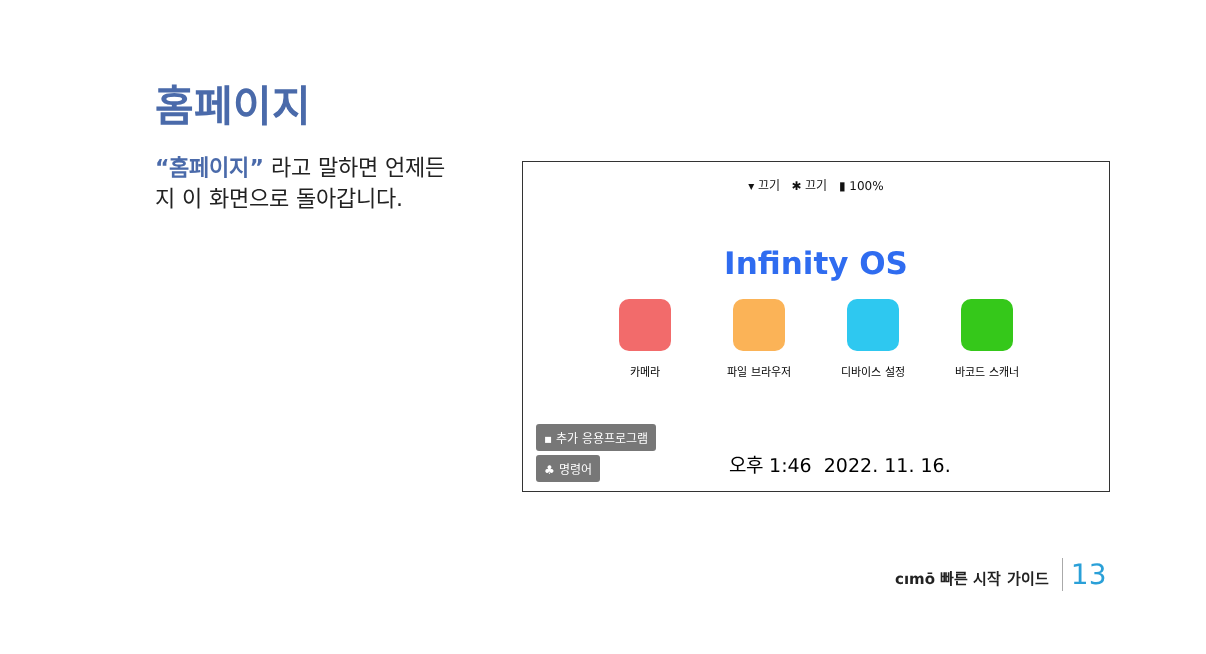홈페이지
“홈페이지” 라고 말하면 언제든지 이 화면으로 돌아갑니다.
▾ 끄기 ✱ 끄기 ▮ 100%
Infinity OS
카메라 파일 브라우저 디바이스 설정 바코드 스캐너
▪ 추가 응용프로그램
♣ 명령어
오후 1:46 2022. 11. 16.
cımō 빠른 시작 가이드 13